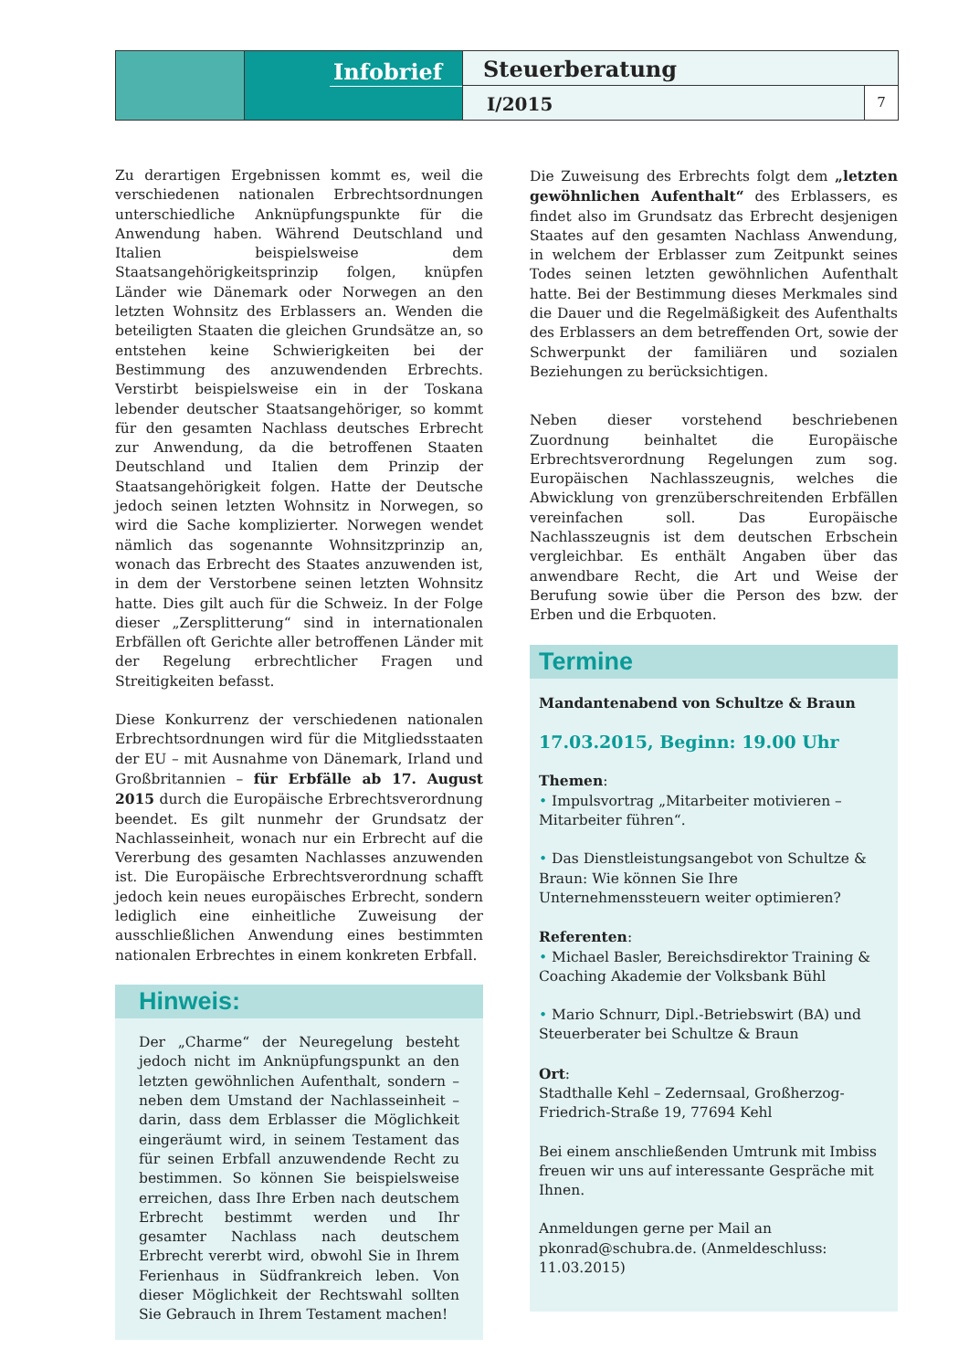Infobrief
Steuerberatung
I/2015
7
Zu derartigen Ergebnissen kommt es, weil die verschiedenen nationalen Erbrechtsordnungen unterschiedliche Anknüpfungspunkte für die Anwendung haben. Während Deutschland und Italien beispielsweise dem Staatsangehörigkeitsprinzip folgen, knüpfen Länder wie Dänemark oder Norwegen an den letzten Wohnsitz des Erblassers an. Wenden die beteiligten Staaten die gleichen Grundsätze an, so entstehen keine Schwierigkeiten bei der Bestimmung des anzuwendenden Erbrechts. Verstirbt beispielsweise ein in der Toskana lebender deutscher Staatsangehöriger, so kommt für den gesamten Nachlass deutsches Erbrecht zur Anwendung, da die betroffenen Staaten Deutschland und Italien dem Prinzip der Staatsangehörigkeit folgen. Hatte der Deutsche jedoch seinen letzten Wohnsitz in Norwegen, so wird die Sache komplizierter. Norwegen wendet nämlich das sogenannte Wohnsitzprinzip an, wonach das Erbrecht des Staates anzuwenden ist, in dem der Verstorbene seinen letzten Wohnsitz hatte. Dies gilt auch für die Schweiz. In der Folge dieser „Zersplitterung“ sind in internationalen Erbfällen oft Gerichte aller betroffenen Länder mit der Regelung erbrechtlicher Fragen und Streitigkeiten befasst.
Diese Konkurrenz der verschiedenen nationalen Erbrechtsordnungen wird für die Mitgliedsstaaten der EU – mit Ausnahme von Dänemark, Irland und Großbritannien – für Erbfälle ab 17. August 2015 durch die Europäische Erbrechtsverordnung beendet. Es gilt nunmehr der Grundsatz der Nachlasseinheit, wonach nur ein Erbrecht auf die Vererbung des gesamten Nachlasses anzuwenden ist. Die Europäische Erbrechtsverordnung schafft jedoch kein neues europäisches Erbrecht, sondern lediglich eine einheitliche Zuweisung der ausschließlichen Anwendung eines bestimmten nationalen Erbrechtes in einem konkreten Erbfall.
Hinweis:
Der „Charme“ der Neuregelung besteht jedoch nicht im Anknüpfungspunkt an den letzten gewöhnlichen Aufenthalt, sondern – neben dem Umstand der Nachlasseinheit – darin, dass dem Erblasser die Möglichkeit eingeräumt wird, in seinem Testament das für seinen Erbfall anzuwendende Recht zu bestimmen. So können Sie beispielsweise erreichen, dass Ihre Erben nach deutschem Erbrecht bestimmt werden und Ihr gesamter Nachlass nach deutschem Erbrecht vererbt wird, obwohl Sie in Ihrem Ferienhaus in Südfrankreich leben. Von dieser Möglichkeit der Rechtswahl sollten Sie Gebrauch in Ihrem Testament machen!
Die Zuweisung des Erbrechts folgt dem „letzten gewöhnlichen Aufenthalt“ des Erblassers, es findet also im Grundsatz das Erbrecht desjenigen Staates auf den gesamten Nachlass Anwendung, in welchem der Erblasser zum Zeitpunkt seines Todes seinen letzten gewöhnlichen Aufenthalt hatte. Bei der Bestimmung dieses Merkmales sind die Dauer und die Regelmäßigkeit des Aufenthalts des Erblassers an dem betreffenden Ort, sowie der Schwerpunkt der familiären und sozialen Beziehungen zu berücksichtigen.
Neben dieser vorstehend beschriebenen Zuordnung beinhaltet die Europäische Erbrechtsverordnung Regelungen zum sog. Europäischen Nachlasszeugnis, welches die Abwicklung von grenzüberschreitenden Erbfällen vereinfachen soll. Das Europäische Nachlasszeugnis ist dem deutschen Erbschein vergleichbar. Es enthält Angaben über das anwendbare Recht, die Art und Weise der Berufung sowie über die Person des bzw. der Erben und die Erbquoten.
Termine
Mandantenabend von Schultze & Braun
17.03.2015, Beginn: 19.00 Uhr
Themen:
• Impulsvortrag „Mitarbeiter motivieren – Mitarbeiter führen“.
• Das Dienstleistungsangebot von Schultze & Braun: Wie können Sie Ihre Unternehmenssteuern weiter optimieren?
Referenten:
• Michael Basler, Bereichsdirektor Training & Coaching Akademie der Volksbank Bühl
• Mario Schnurr, Dipl.-Betriebswirt (BA) und Steuerberater bei Schultze & Braun
Ort:
Stadthalle Kehl – Zedernsaal, Großherzog-Friedrich-Straße 19, 77694 Kehl
Bei einem anschließenden Umtrunk mit Imbiss freuen wir uns auf interessante Gespräche mit Ihnen.
Anmeldungen gerne per Mail an pkonrad@schubra.de. (Anmeldeschluss: 11.03.2015)